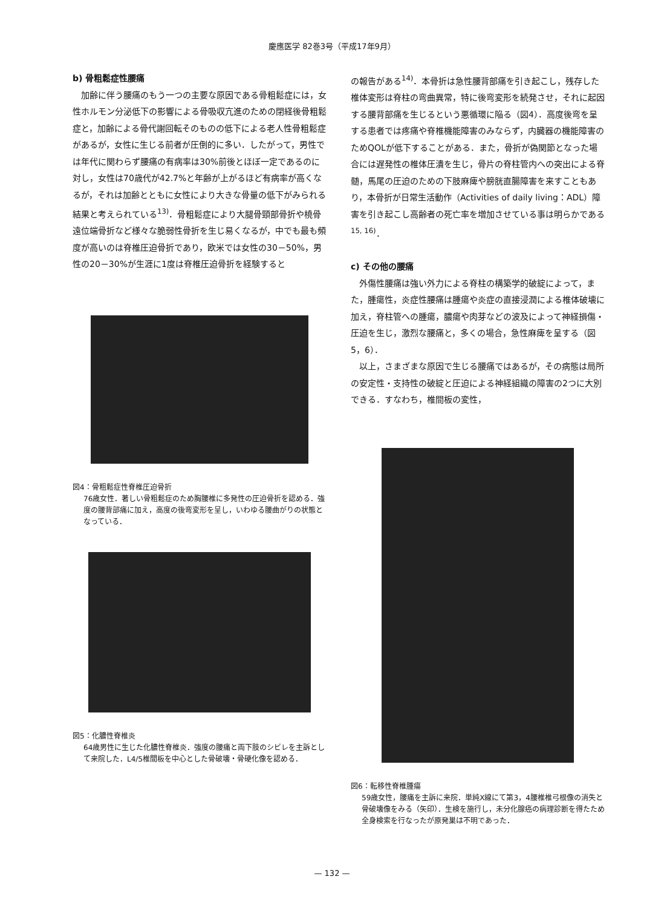慶應医学 82巻3号（平成17年9月）
b) 骨粗鬆症性腰痛
加齢に伴う腰痛のもう一つの主要な原因である骨粗鬆症には，女性ホルモン分泌低下の影響による骨吸収亢進のための閉経後骨粗鬆症と，加齢による骨代謝回転そのものの低下による老人性骨粗鬆症があるが，女性に生じる前者が圧倒的に多い．したがって，男性では年代に関わらず腰痛の有病率は30%前後とほぼ一定であるのに対し，女性は70歳代が42.7%と年齢が上がるほど有病率が高くなるが，それは加齢とともに女性により大きな骨量の低下がみられる結果と考えられている<sup>13)</sup>．骨粗鬆症により大腿骨頸部骨折や橈骨遠位端骨折など様々な脆弱性骨折を生じ易くなるが，中でも最も頻度が高いのは脊椎圧迫骨折であり，欧米では女性の30－50%，男性の20－30%が生涯に1度は脊椎圧迫骨折を経験すると
図4：骨粗鬆症性脊椎圧迫骨折
76歳女性．著しい骨粗鬆症のため胸腰椎に多発性の圧迫骨折を認める．強度の腰背部痛に加え，高度の後弯変形を呈し，いわゆる腰曲がりの状態となっている．
図5：化膿性脊椎炎
64歳男性に生じた化膿性脊椎炎．強度の腰痛と両下肢のシビレを主訴として来院した．L4/5椎間板を中心とした骨破壊・骨硬化像を認める．
の報告がある<sup>14)</sup>．本骨折は急性腰背部痛を引き起こし，残存した椎体変形は脊柱の弯曲異常，特に後弯変形を続発させ，それに起因する腰背部痛を生じるという悪循環に陥る（図4）．高度後弯を呈する患者では疼痛や脊椎機能障害のみならず，内臓器の機能障害のためQOLが低下することがある．また，骨折が偽関節となった場合には遅発性の椎体圧潰を生じ，骨片の脊柱管内への突出による脊髄，馬尾の圧迫のための下肢麻痺や膀胱直腸障害を来すこともあり，本骨折が日常生活動作（Activities of daily living：ADL）障害を引き起こし高齢者の死亡率を増加させている事は明らかである<sup>15, 16)</sup>．
c) その他の腰痛
外傷性腰痛は強い外力による脊柱の構築学的破綻によって，また，腫瘍性，炎症性腰痛は腫瘍や炎症の直接浸潤による椎体破壊に加え，脊柱管への腫瘍，膿瘍や肉芽などの波及によって神経損傷・圧迫を生じ，激烈な腰痛と，多くの場合，急性麻痺を呈する（図5，6）．
以上，さまざまな原因で生じる腰痛ではあるが，その病態は局所の安定性・支持性の破綻と圧迫による神経組織の障害の2つに大別できる．すなわち，椎間板の変性，
図6：転移性脊椎腫瘍
59歳女性，腰痛を主訴に来院．単純X線にて第3，4腰椎椎弓根像の消失と骨破壊像をみる（矢印）．生検を施行し，未分化腺癌の病理診断を得たため全身検索を行なったが原発巣は不明であった．
— 132 —